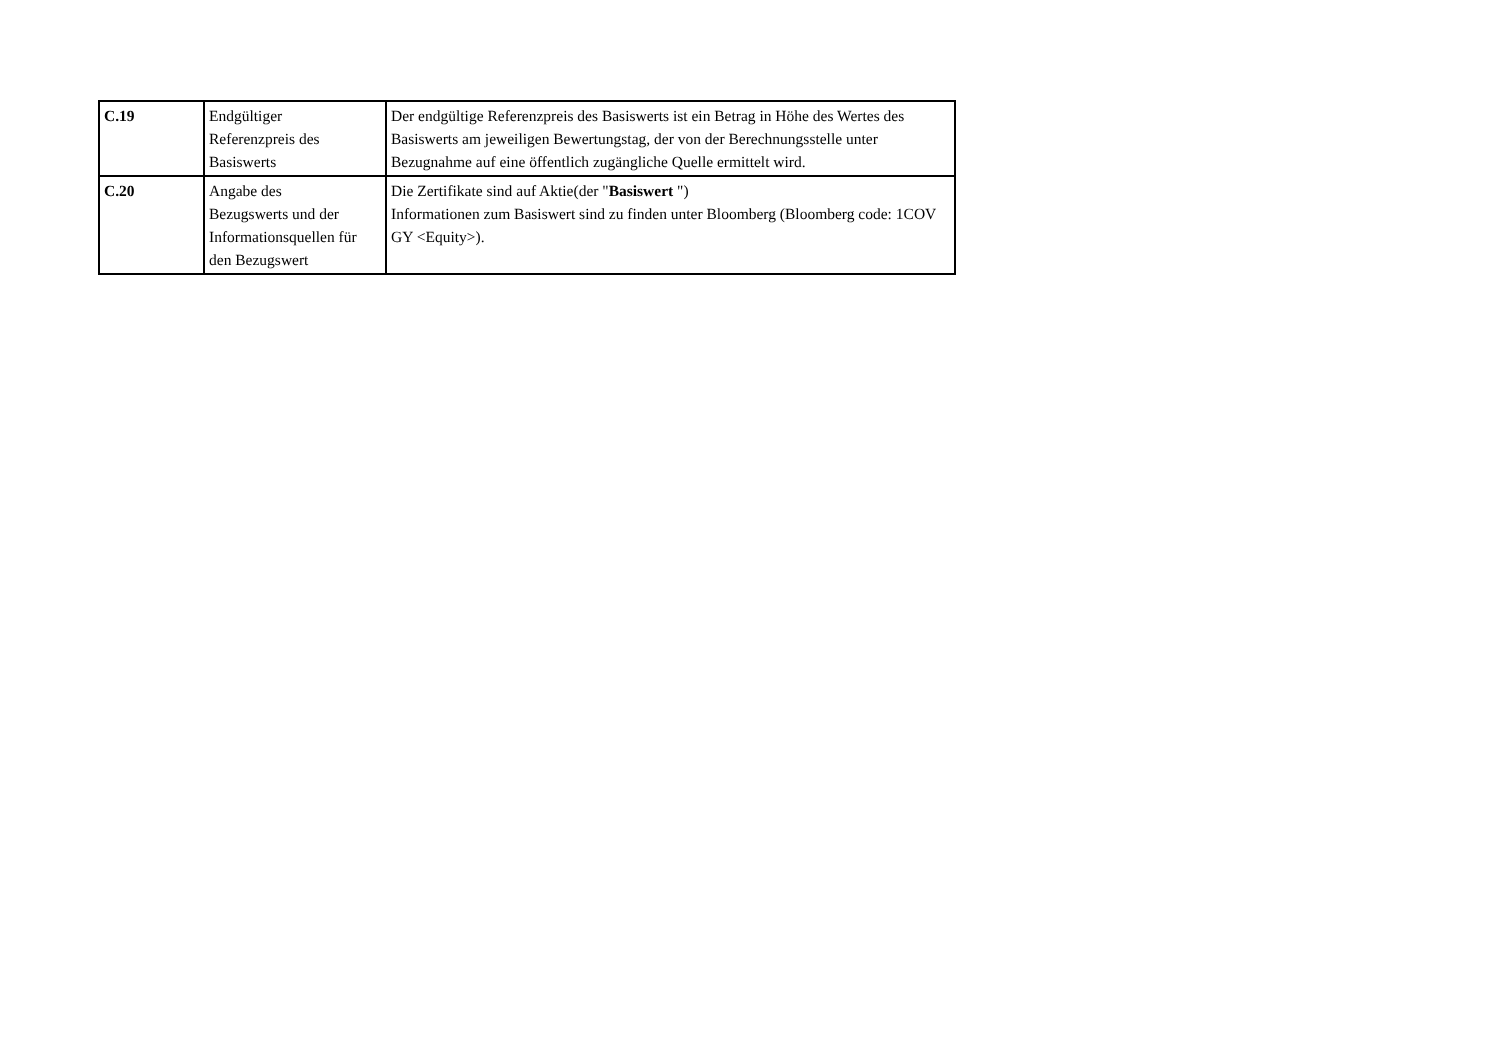| C.19 | Endgültiger Referenzpreis des Basiswerts | Der endgültige Referenzpreis des Basiswerts ist ein Betrag in Höhe des Wertes des Basiswerts am jeweiligen Bewertungstag, der von der Berechnungsstelle unter Bezugnahme auf eine öffentlich zugängliche Quelle ermittelt wird. |
| C.20 | Angabe des Bezugswerts und der Informationsquellen für den Bezugswert | Die Zertifikate sind auf Aktie(der " Basiswert ") Informationen zum Basiswert sind zu finden unter Bloomberg (Bloomberg code: 1COV GY <Equity>). |